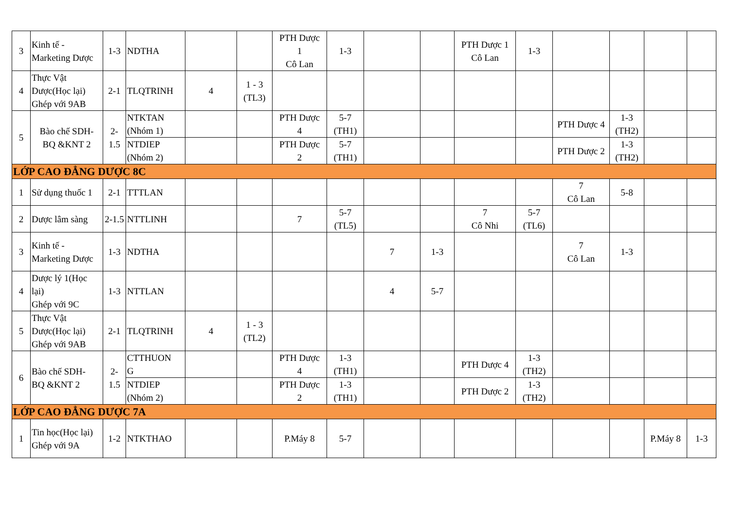| 3 | Kinh tế - Marketing Dược | 1-3 | NDTHA | | | PTH Dược 1 Cô Lan | 1-3 | | | PTH Dược 1 Cô Lan | 1-3 | | | | |
| 4 | Thực Vật Dược(Học lại) Ghép với 9AB | 2-1 | TLQTRINH | 4 | 1 - 3 (TL3) | | | | | | | | | | |
| 5 | Bào chế SDH- BQ &KNT 2 | 2- 1.5 | NTKTAN (Nhóm 1) | | | PTH Dược 4 | 5-7 (TH1) | | | | | PTH Dược 4 | 1-3 (TH2) | | |
| | | | NTDIEP (Nhóm 2) | | | PTH Dược 2 | 5-7 (TH1) | | | | | PTH Dược 2 | 1-3 (TH2) | | |
| LỚP CAO ĐẲNG DƯỢC 8C | | | | | | | | | | | | | | | |
| 1 | Sử dụng thuốc 1 | 2-1 | TTTLAN | | | | | | | | | 7 Cô Lan | 5-8 | | |
| 2 | Dược lâm sàng | 2-1.5 | NTTLINH | | | 7 | 5-7 (TL5) | | | 7 Cô Nhi | 5-7 (TL6) | | | | |
| 3 | Kinh tế - Marketing Dược | 1-3 | NDTHA | | | | | 7 | 1-3 | | | 7 Cô Lan | 1-3 | | |
| 4 | Dược lý 1(Học lại) Ghép với 9C | 1-3 | NTTLAN | | | | | 4 | 5-7 | | | | | | |
| 5 | Thực Vật Dược(Học lại) Ghép với 9AB | 2-1 | TLQTRINH | 4 | 1 - 3 (TL2) | | | | | | | | | | |
| 6 | Bào chế SDH- BQ &KNT 2 | 2- 1.5 | CTTHUON G | | | PTH Dược 4 | 1-3 (TH1) | | | PTH Dược 4 | 1-3 (TH2) | | | | |
| | | | NTDIEP (Nhóm 2) | | | PTH Dược 2 | 1-3 (TH1) | | | PTH Dược 2 | 1-3 (TH2) | | | | |
| LỚP CAO ĐẲNG DƯỢC 7A | | | | | | | | | | | | | | | |
| 1 | Tin học(Học lại) Ghép với 9A | 1-2 | NTKTHAO | | | P.Máy 8 | 5-7 | | | | | | | P.Máy 8 | 1-3 |